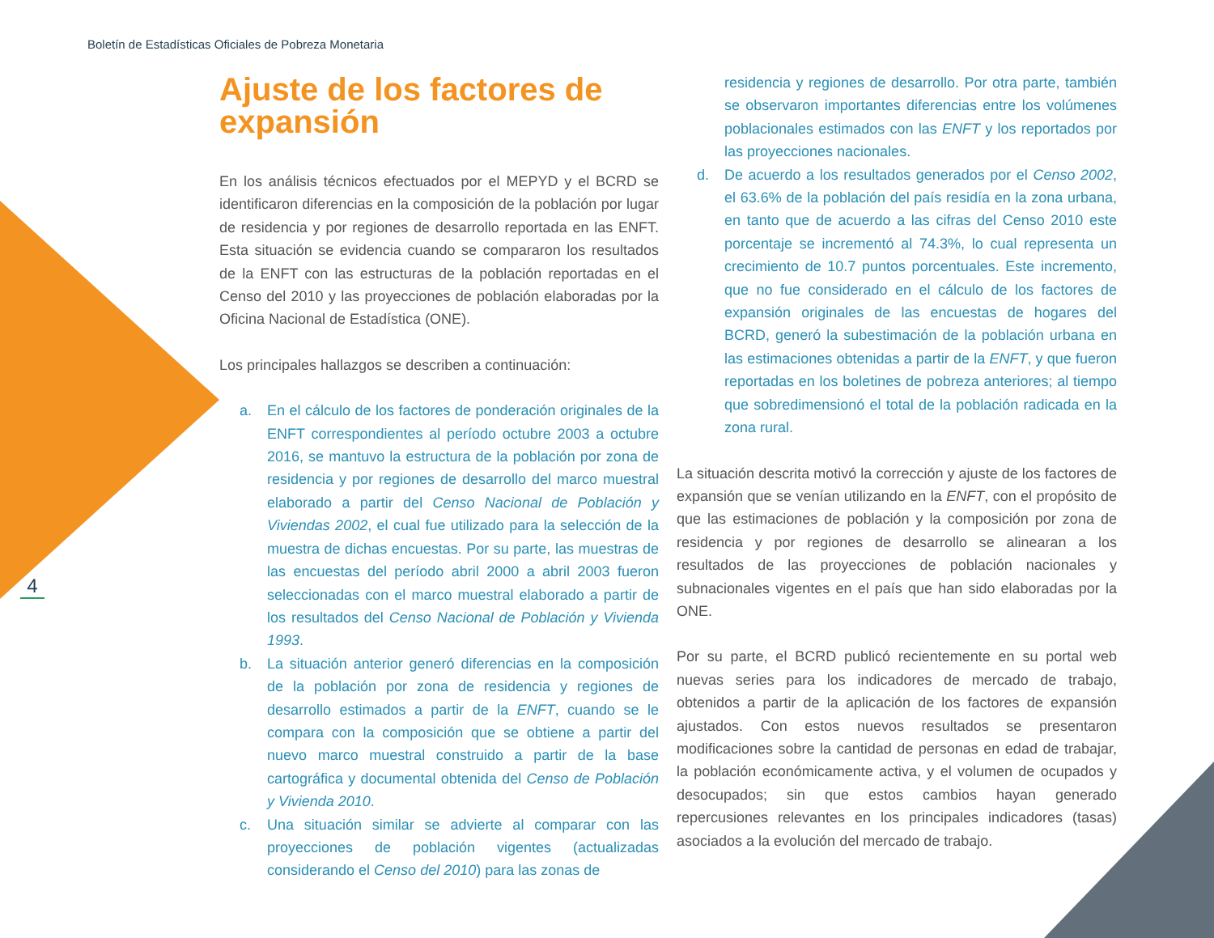Boletín de Estadísticas Oficiales de Pobreza Monetaria
4
Ajuste de los factores de expansión
En los análisis técnicos efectuados por el MEPYD y el BCRD se identificaron diferencias en la composición de la población por lugar de residencia y por regiones de desarrollo reportada en las ENFT. Esta situación se evidencia cuando se compararon los resultados de la ENFT con las estructuras de la población reportadas en el Censo del 2010 y las proyecciones de población elaboradas por la Oficina Nacional de Estadística (ONE).
Los principales hallazgos se describen a continuación:
a. En el cálculo de los factores de ponderación originales de la ENFT correspondientes al período octubre 2003 a octubre 2016, se mantuvo la estructura de la población por zona de residencia y por regiones de desarrollo del marco muestral elaborado a partir del Censo Nacional de Población y Viviendas 2002, el cual fue utilizado para la selección de la muestra de dichas encuestas. Por su parte, las muestras de las encuestas del período abril 2000 a abril 2003 fueron seleccionadas con el marco muestral elaborado a partir de los resultados del Censo Nacional de Población y Vivienda 1993.
b. La situación anterior generó diferencias en la composición de la población por zona de residencia y regiones de desarrollo estimados a partir de la ENFT, cuando se le compara con la composición que se obtiene a partir del nuevo marco muestral construido a partir de la base cartográfica y documental obtenida del Censo de Población y Vivienda 2010.
c. Una situación similar se advierte al comparar con las proyecciones de población vigentes (actualizadas considerando el Censo del 2010) para las zonas de
residencia y regiones de desarrollo. Por otra parte, también se observaron importantes diferencias entre los volúmenes poblacionales estimados con las ENFT y los reportados por las proyecciones nacionales.
d. De acuerdo a los resultados generados por el Censo 2002, el 63.6% de la población del país residía en la zona urbana, en tanto que de acuerdo a las cifras del Censo 2010 este porcentaje se incrementó al 74.3%, lo cual representa un crecimiento de 10.7 puntos porcentuales. Este incremento, que no fue considerado en el cálculo de los factores de expansión originales de las encuestas de hogares del BCRD, generó la subestimación de la población urbana en las estimaciones obtenidas a partir de la ENFT, y que fueron reportadas en los boletines de pobreza anteriores; al tiempo que sobredimensionó el total de la población radicada en la zona rural.
La situación descrita motivó la corrección y ajuste de los factores de expansión que se venían utilizando en la ENFT, con el propósito de que las estimaciones de población y la composición por zona de residencia y por regiones de desarrollo se alinearan a los resultados de las proyecciones de población nacionales y subnacionales vigentes en el país que han sido elaboradas por la ONE.
Por su parte, el BCRD publicó recientemente en su portal web nuevas series para los indicadores de mercado de trabajo, obtenidos a partir de la aplicación de los factores de expansión ajustados. Con estos nuevos resultados se presentaron modificaciones sobre la cantidad de personas en edad de trabajar, la población económicamente activa, y el volumen de ocupados y desocupados; sin que estos cambios hayan generado repercusiones relevantes en los principales indicadores (tasas) asociados a la evolución del mercado de trabajo.